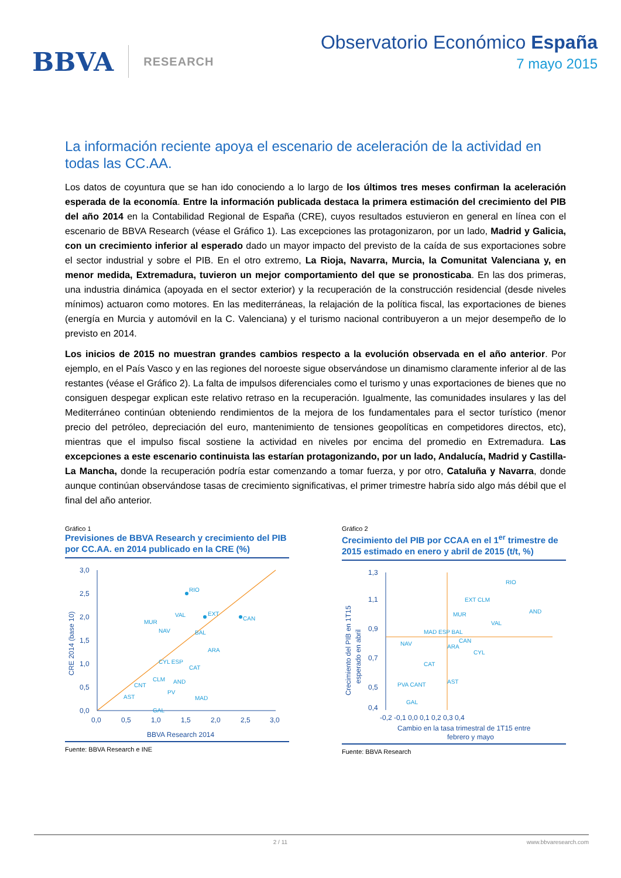BBVA RESEARCH
Observatorio Económico España
7 mayo 2015
La información reciente apoya el escenario de aceleración de la actividad en todas las CC.AA.
Los datos de coyuntura que se han ido conociendo a lo largo de los últimos tres meses confirman la aceleración esperada de la economía. Entre la información publicada destaca la primera estimación del crecimiento del PIB del año 2014 en la Contabilidad Regional de España (CRE), cuyos resultados estuvieron en general en línea con el escenario de BBVA Research (véase el Gráfico 1). Las excepciones las protagonizaron, por un lado, Madrid y Galicia, con un crecimiento inferior al esperado dado un mayor impacto del previsto de la caída de sus exportaciones sobre el sector industrial y sobre el PIB. En el otro extremo, La Rioja, Navarra, Murcia, la Comunitat Valenciana y, en menor medida, Extremadura, tuvieron un mejor comportamiento del que se pronosticaba. En las dos primeras, una industria dinámica (apoyada en el sector exterior) y la recuperación de la construcción residencial (desde niveles mínimos) actuaron como motores. En las mediterráneas, la relajación de la política fiscal, las exportaciones de bienes (energía en Murcia y automóvil en la C. Valenciana) y el turismo nacional contribuyeron a un mejor desempeño de lo previsto en 2014.
Los inicios de 2015 no muestran grandes cambios respecto a la evolución observada en el año anterior. Por ejemplo, en el País Vasco y en las regiones del noroeste sigue observándose un dinamismo claramente inferior al de las restantes (véase el Gráfico 2). La falta de impulsos diferenciales como el turismo y unas exportaciones de bienes que no consiguen despegar explican este relativo retraso en la recuperación. Igualmente, las comunidades insulares y las del Mediterráneo continúan obteniendo rendimientos de la mejora de los fundamentales para el sector turístico (menor precio del petróleo, depreciación del euro, mantenimiento de tensiones geopolíticas en competidores directos, etc), mientras que el impulso fiscal sostiene la actividad en niveles por encima del promedio en Extremadura. Las excepciones a este escenario continuista las estarían protagonizando, por un lado, Andalucía, Madrid y Castilla-La Mancha, donde la recuperación podría estar comenzando a tomar fuerza, y por otro, Cataluña y Navarra, donde aunque continúan observándose tasas de crecimiento significativas, el primer trimestre habría sido algo más débil que el final del año anterior.
Gráfico 1
Previsiones de BBVA Research y crecimiento del PIB por CC.AA. en 2014 publicado en la CRE (%)
3,0
2,5
2,0
1,5
1,0
0,5
0,0
0,0
0,5
1,0
1,5
2,0
2,5
3,0
BBVA Research 2014
CRE 2014 (base 10)
RIO
EXT
CAN
MUR
NAV
VAL
BAL
ARA
CYL ESP
CAT
CLM
AND
PV
CNT
MAD
AST
GAL
Fuente: BBVA Research e INE
Gráfico 2
Crecimiento del PIB por CCAA en el 1<sup>er</sup> trimestre de 2015 estimado en enero y abril de 2015 (t/t, %)
1,3
1,1
0,9
0,7
0,5
0,4
-0,2 -0,1 0,0 0,1 0,2 0,3 0,4
Cambio en la tasa trimestral de 1T15 entre
febrero y mayo
Crecimiento del PIB en 1T15
esperado en abril
RIO
EXT CLM
AND
MUR
VAL
MAD ESP BAL
CAN
NAV
ARA
CYL
CAT
AST
PVA CANT
GAL
Fuente: BBVA Research
2 / 11 www.bbvaresearch.com